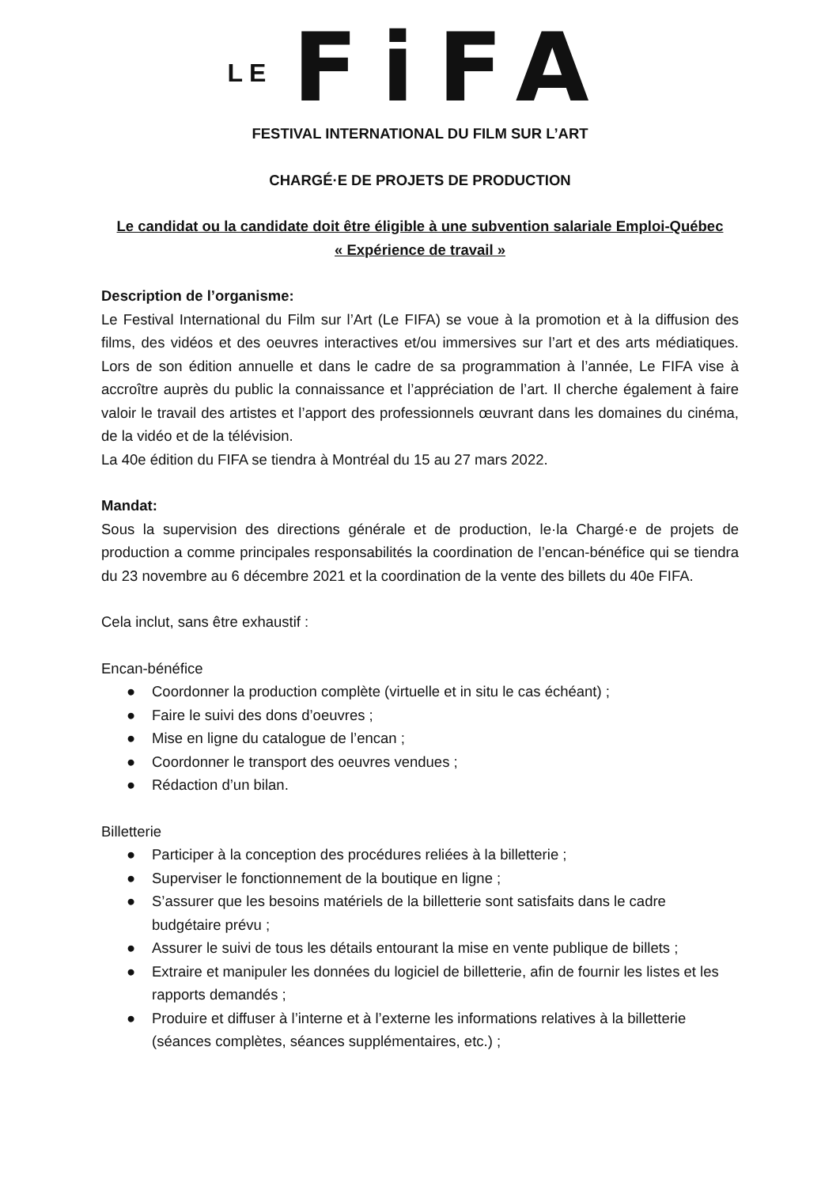LE FiFA
FESTIVAL INTERNATIONAL DU FILM SUR L’ART
CHARGÉ·E DE PROJETS DE PRODUCTION
Le candidat ou la candidate doit être éligible à une subvention salariale Emploi-Québec
« Expérience de travail »
Description de l’organisme:
Le Festival International du Film sur l’Art (Le FIFA) se voue à la promotion et à la diffusion des films, des vidéos et des oeuvres interactives et/ou immersives sur l’art et des arts médiatiques. Lors de son édition annuelle et dans le cadre de sa programmation à l’année, Le FIFA vise à accroître auprès du public la connaissance et l’appréciation de l’art. Il cherche également à faire valoir le travail des artistes et l’apport des professionnels œuvrant dans les domaines du cinéma, de la vidéo et de la télévision.
La 40e édition du FIFA se tiendra à Montréal du 15 au 27 mars 2022.
Mandat:
Sous la supervision des directions générale et de production, le·la Chargé·e de projets de production a comme principales responsabilités la coordination de l’encan-bénéfice qui se tiendra du 23 novembre au 6 décembre 2021 et la coordination de la vente des billets du 40e FIFA.
Cela inclut, sans être exhaustif :
Encan-bénéfice
● Coordonner la production complète (virtuelle et in situ le cas échéant) ;
● Faire le suivi des dons d’oeuvres ;
● Mise en ligne du catalogue de l’encan ;
● Coordonner le transport des oeuvres vendues ;
● Rédaction d’un bilan.
Billetterie
● Participer à la conception des procédures reliées à la billetterie ;
● Superviser le fonctionnement de la boutique en ligne ;
● S’assurer que les besoins matériels de la billetterie sont satisfaits dans le cadre budgétaire prévu ;
● Assurer le suivi de tous les détails entourant la mise en vente publique de billets ;
● Extraire et manipuler les données du logiciel de billetterie, afin de fournir les listes et les rapports demandés ;
● Produire et diffuser à l’interne et à l’externe les informations relatives à la billetterie (séances complètes, séances supplémentaires, etc.) ;